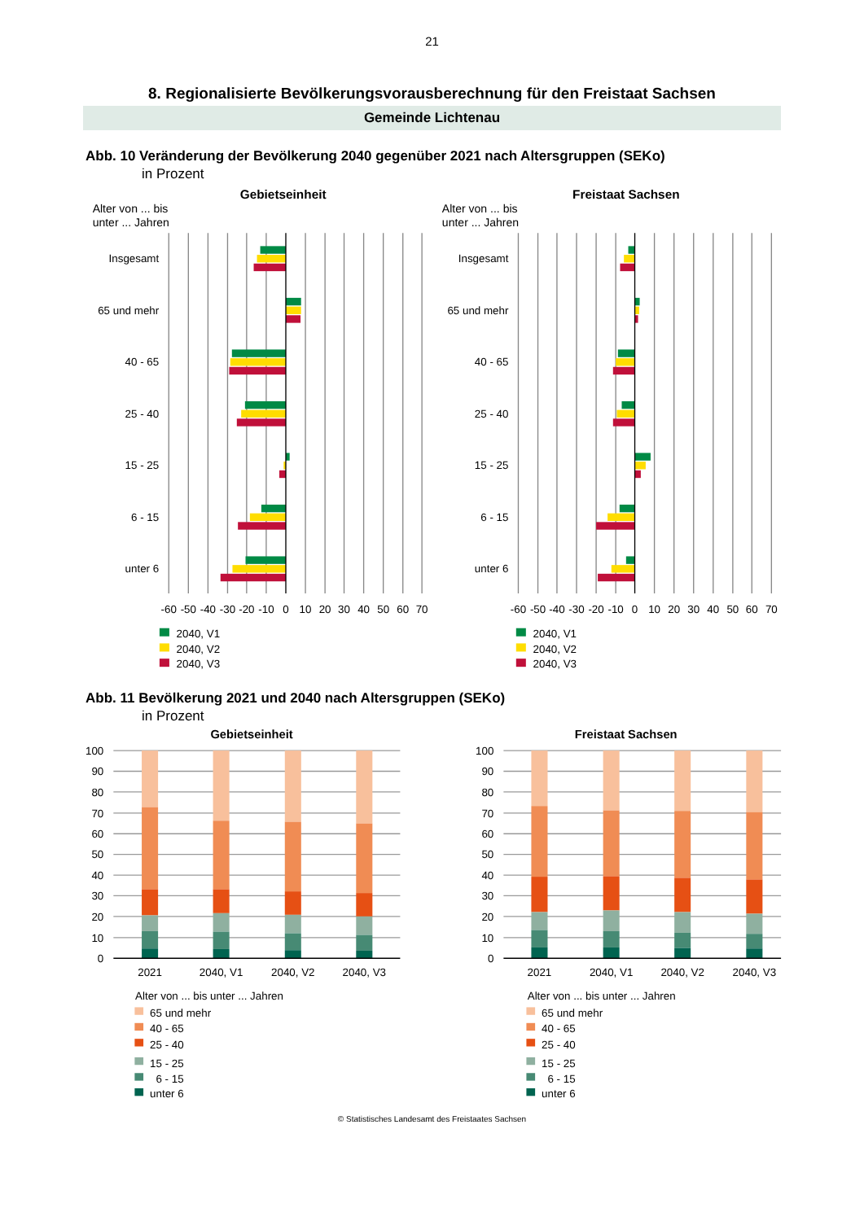21
8. Regionalisierte Bevölkerungsvorausberechnung für den Freistaat Sachsen
Gemeinde Lichtenau
Abb. 10 Veränderung der Bevölkerung 2040 gegenüber 2021 nach Altersgruppen (SEKo)
in Prozent
Gebietseinheit
Freistaat Sachsen
Alter von ... bis
unter ... Jahren
Alter von ... bis
unter ... Jahren
Insgesamt
65 und mehr
40 - 65
25 - 40
15 - 25
6 - 15
unter 6
Insgesamt
65 und mehr
40 - 65
25 - 40
15 - 25
6 - 15
unter 6
-60
-50
-40
-30
-20
-10
0
10
20
30
40
50
60
70
-60
-50
-40
-30
-20
-10
0
10
20
30
40
50
60
70
2040, V1
2040, V2
2040, V3
2040, V1
2040, V2
2040, V3
Abb. 11 Bevölkerung 2021 und 2040 nach Altersgruppen (SEKo)
in Prozent
Gebietseinheit
Freistaat Sachsen
100
90
80
70
60
50
40
30
20
10
0
100
90
80
70
60
50
40
30
20
10
0
2021
2040, V1
2040, V2
2040, V3
2021
2040, V1
2040, V2
2040, V3
Alter von ... bis unter ... Jahren
65 und mehr
40 - 65
25 - 40
15 - 25
6 - 15
unter 6
Alter von ... bis unter ... Jahren
65 und mehr
40 - 65
25 - 40
15 - 25
6 - 15
unter 6
© Statistisches Landesamt des Freistaates Sachsen